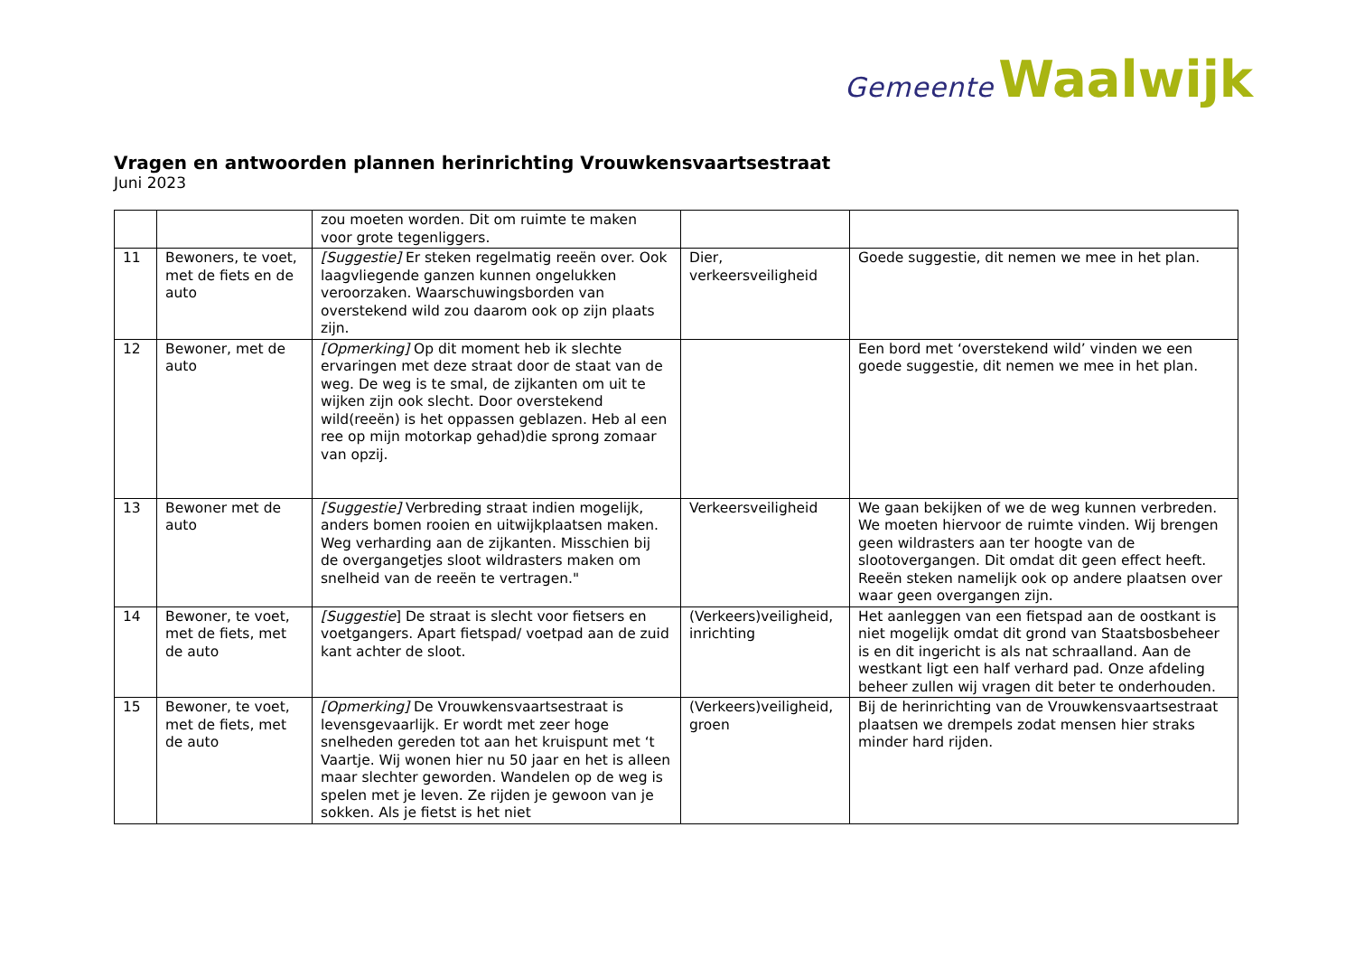Gemeente Waalwijk
Vragen en antwoorden plannen herinrichting Vrouwkensvaartsestraat
Juni 2023
| | | zou moeten worden. Dit om ruimte te maken voor grote tegenliggers. | | |
| 11 | Bewoners, te voet, met de fiets en de auto | [Suggestie] Er steken regelmatig reeën over. Ook laagvliegende ganzen kunnen ongelukken veroorzaken. Waarschuwingsborden van overstekend wild zou daarom ook op zijn plaats zijn. | Dier, verkeersveiligheid | Goede suggestie, dit nemen we mee in het plan. |
| 12 | Bewoner, met de auto | [Opmerking] Op dit moment heb ik slechte ervaringen met deze straat door de staat van de weg. De weg is te smal, de zijkanten om uit te wijken zijn ook slecht. Door overstekend wild(reeën) is het oppassen geblazen. Heb al een ree op mijn motorkap gehad)die sprong zomaar van opzij. | | Een bord met ‘overstekend wild’ vinden we een goede suggestie, dit nemen we mee in het plan. |
| 13 | Bewoner met de auto | [Suggestie] Verbreding straat indien mogelijk, anders bomen rooien en uitwijkplaatsen maken. Weg verharding aan de zijkanten. Misschien bij de overgangetjes sloot wildrasters maken om snelheid van de reeën te vertragen." | Verkeersveiligheid | We gaan bekijken of we de weg kunnen verbreden. We moeten hiervoor de ruimte vinden. Wij brengen geen wildrasters aan ter hoogte van de slootovergangen. Dit omdat dit geen effect heeft. Reeën steken namelijk ook op andere plaatsen over waar geen overgangen zijn. |
| 14 | Bewoner, te voet, met de fiets, met de auto | [Suggestie ] De straat is slecht voor fietsers en voetgangers. Apart fietspad/ voetpad aan de zuid kant achter de sloot. | (Verkeers)veiligheid, inrichting | Het aanleggen van een fietspad aan de oostkant is niet mogelijk omdat dit grond van Staatsbosbeheer is en dit ingericht is als nat schraalland. Aan de westkant ligt een half verhard pad. Onze afdeling beheer zullen wij vragen dit beter te onderhouden. |
| 15 | Bewoner, te voet, met de fiets, met de auto | [Opmerking] De Vrouwkensvaartsestraat is levensgevaarlijk. Er wordt met zeer hoge snelheden gereden tot aan het kruispunt met ‘t Vaartje. Wij wonen hier nu 50 jaar en het is alleen maar slechter geworden. Wandelen op de weg is spelen met je leven. Ze rijden je gewoon van je sokken. Als je fietst is het niet | (Verkeers)veiligheid, groen | Bij de herinrichting van de Vrouwkensvaartsestraat plaatsen we drempels zodat mensen hier straks minder hard rijden. |